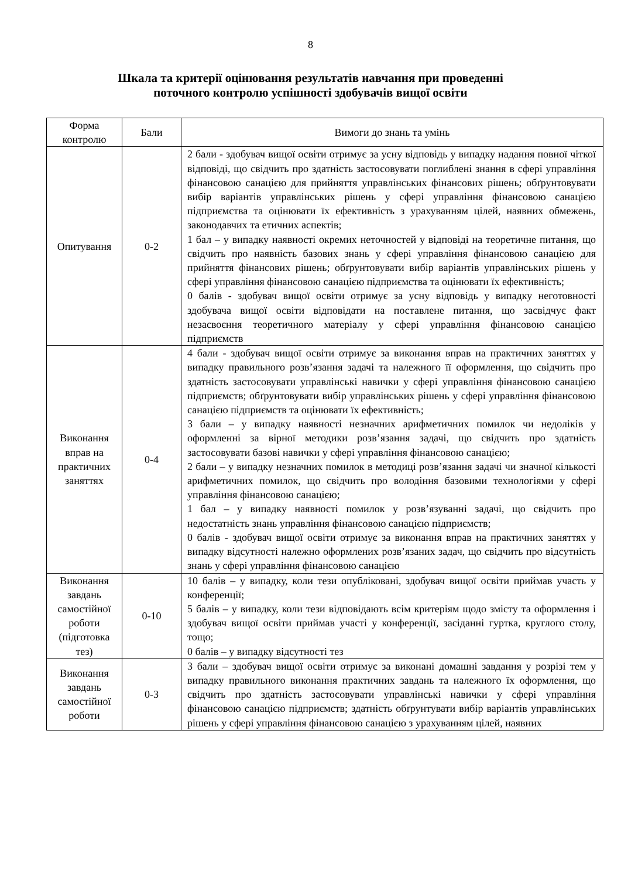8
Шкала та критерії оцінювання результатів навчання при проведенні
поточного контролю успішності здобувачів вищої освіти
| Форма контролю | Бали | Вимоги до знань та умінь |
| --- | --- | --- |
| Опитування | 0-2 | 2 бали - здобувач вищої освіти отримує за усну відповідь у випадку надання повної чіткої відповіді, що свідчить про здатність застосовувати поглиблені знання в сфері управління фінансовою санацією для прийняття управлінських фінансових рішень; обґрунтовувати вибір варіантів управлінських рішень у сфері управління фінансовою санацією підприємства та оцінювати їх ефективність з урахуванням цілей, наявних обмежень, законодавчих та етичних аспектів; 1 бал – у випадку наявності окремих неточностей у відповіді на теоретичне питання, що свідчить про наявність базових знань у сфері управління фінансовою санацією для прийняття фінансових рішень; обґрунтовувати вибір варіантів управлінських рішень у сфері управління фінансовою санацією підприємства та оцінювати їх ефективність; 0 балів - здобувач вищої освіти отримує за усну відповідь у випадку неготовності здобувача вищої освіти відповідати на поставлене питання, що засвідчує факт незасвоєння теоретичного матеріалу у сфері управління фінансовою санацією підприємств |
| Виконання вправ на практичних заняттях | 0-4 | 4 бали - здобувач вищої освіти отримує за виконання вправ на практичних заняттях у випадку правильного розв’язання задачі та належного її оформлення, що свідчить про здатність застосовувати управлінські навички у сфері управління фінансовою санацією підприємств; обґрунтовувати вибір управлінських рішень у сфері управління фінансовою санацією підприємств та оцінювати їх ефективність; 3 бали – у випадку наявності незначних арифметичних помилок чи недоліків у оформленні за вірної методики розв’язання задачі, що свідчить про здатність застосовувати базові навички у сфері управління фінансовою санацією; 2 бали – у випадку незначних помилок в методиці розв’язання задачі чи значної кількості арифметичних помилок, що свідчить про володіння базовими технологіями у сфері управління фінансовою санацією; 1 бал – у випадку наявності помилок у розв’язуванні задачі, що свідчить про недостатність знань управління фінансовою санацією підприємств; 0 балів - здобувач вищої освіти отримує за виконання вправ на практичних заняттях у випадку відсутності належно оформлених розв’язаних задач, що свідчить про відсутність знань у сфері управління фінансовою санацією |
| Виконання завдань самостійної роботи (підготовка тез) | 0-10 | 10 балів – у випадку, коли тези опубліковані, здобувач вищої освіти приймав участь у конференції; 5 балів – у випадку, коли тези відповідають всім критеріям щодо змісту та оформлення і здобувач вищої освіти приймав участі у конференції, засіданні гуртка, круглого столу, тощо; 0 балів – у випадку відсутності тез |
| Виконання завдань самостійної роботи | 0-3 | 3 бали – здобувач вищої освіти отримує за виконані домашні завдання у розрізі тем у випадку правильного виконання практичних завдань та належного їх оформлення, що свідчить про здатність застосовувати управлінські навички у сфері управління фінансовою санацією підприємств; здатність обґрунтувати вибір варіантів управлінських рішень у сфері управління фінансовою санацією з урахуванням цілей, наявних |